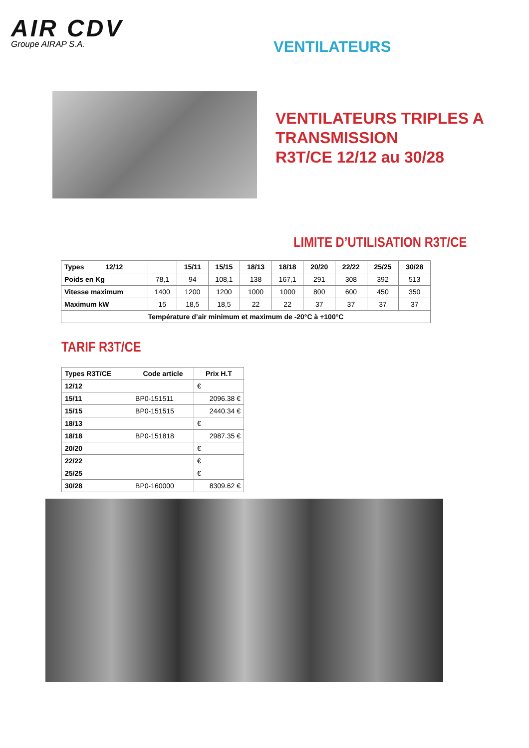AIR CDV
Groupe AIRAP S.A.
VENTILATEURS
VENTILATEURS TRIPLES A
TRANSMISSION
R3T/CE 12/12 au 30/28
LIMITE D’UTILISATION R3T/CE
| Types 12/12 | | 15/11 | 15/15 | 18/13 | 18/18 | 20/20 | 22/22 | 25/25 | 30/28 |
| --- | --- | --- | --- | --- | --- | --- | --- | --- | --- |
| Poids en Kg | 78,1 | 94 | 108,1 | 138 | 167,1 | 291 | 308 | 392 | 513 |
| Vitesse maximum | 1400 | 1200 | 1200 | 1000 | 1000 | 800 | 600 | 450 | 350 |
| Maximum kW | 15 | 18,5 | 18,5 | 22 | 22 | 37 | 37 | 37 | 37 |
| Température d’air minimum et maximum de -20°C à +100°C | | | | | | | | | |
TARIF R3T/CE
| Types R3T/CE | Code article | Prix H.T |
| --- | --- | --- |
| 12/12 | | € |
| 15/11 | BP0-151511 | 2096.38 € |
| 15/15 | BP0-151515 | 2440.34 € |
| 18/13 | | € |
| 18/18 | BP0-151818 | 2987.35 € |
| 20/20 | | € |
| 22/22 | | € |
| 25/25 | | € |
| 30/28 | BP0-160000 | 8309.62 € |